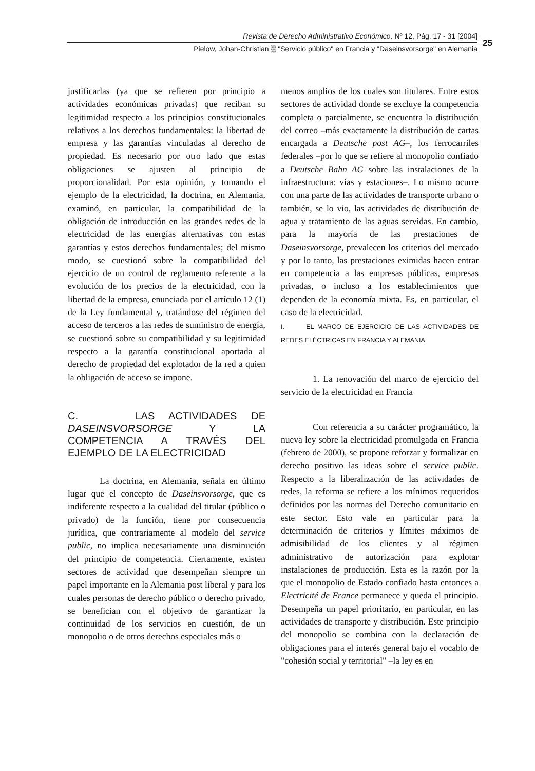Revista de Derecho Administrativo Económico, Nº 12, Pág. 17 - 31 [2004]
Pielow, Johan-Christian ▒ "Servicio público" en Francia y "Daseinsvorsorge" en Alemania
25
justificarlas (ya que se refieren por principio a actividades económicas privadas) que reciban su legitimidad respecto a los principios constitucionales relativos a los derechos fundamentales: la libertad de empresa y las garantías vinculadas al derecho de propiedad. Es necesario por otro lado que estas obligaciones se ajusten al principio de proporcionalidad. Por esta opinión, y tomando el ejemplo de la electricidad, la doctrina, en Alemania, examinó, en particular, la compatibilidad de la obligación de introducción en las grandes redes de la electricidad de las energías alternativas con estas garantías y estos derechos fundamentales; del mismo modo, se cuestionó sobre la compatibilidad del ejercicio de un control de reglamento referente a la evolución de los precios de la electricidad, con la libertad de la empresa, enunciada por el artículo 12 (1) de la Ley fundamental y, tratándose del régimen del acceso de terceros a las redes de suministro de energía, se cuestionó sobre su compatibilidad y su legitimidad respecto a la garantía constitucional aportada al derecho de propiedad del explotador de la red a quien la obligación de acceso se impone.
C. LAS ACTIVIDADES DE DASEINSVORSORGE Y LA COMPETENCIA A TRAVÉS DEL EJEMPLO DE LA ELECTRICIDAD
La doctrina, en Alemania, señala en último lugar que el concepto de Daseinsvorsorge, que es indiferente respecto a la cualidad del titular (público o privado) de la función, tiene por consecuencia jurídica, que contrariamente al modelo del service public, no implica necesariamente una disminución del principio de competencia. Ciertamente, existen sectores de actividad que desempeñan siempre un papel importante en la Alemania post liberal y para los cuales personas de derecho público o derecho privado, se benefician con el objetivo de garantizar la continuidad de los servicios en cuestión, de un monopolio o de otros derechos especiales más o
menos amplios de los cuales son titulares. Entre estos sectores de actividad donde se excluye la competencia completa o parcialmente, se encuentra la distribución del correo –más exactamente la distribución de cartas encargada a Deutsche post AG–, los ferrocarriles federales –por lo que se refiere al monopolio confiado a Deutsche Bahn AG sobre las instalaciones de la infraestructura: vías y estaciones–. Lo mismo ocurre con una parte de las actividades de transporte urbano o también, se lo vio, las actividades de distribución de agua y tratamiento de las aguas servidas. En cambio, para la mayoría de las prestaciones de Daseinsvorsorge, prevalecen los criterios del mercado y por lo tanto, las prestaciones eximidas hacen entrar en competencia a las empresas públicas, empresas privadas, o incluso a los establecimientos que dependen de la economía mixta. Es, en particular, el caso de la electricidad.
I. EL MARCO DE EJERCICIO DE LAS ACTIVIDADES DE REDES ELÉCTRICAS EN FRANCIA Y ALEMANIA
1. La renovación del marco de ejercicio del servicio de la electricidad en Francia
Con referencia a su carácter programático, la nueva ley sobre la electricidad promulgada en Francia (febrero de 2000), se propone reforzar y formalizar en derecho positivo las ideas sobre el service public. Respecto a la liberalización de las actividades de redes, la reforma se refiere a los mínimos requeridos definidos por las normas del Derecho comunitario en este sector. Esto vale en particular para la determinación de criterios y límites máximos de admisibilidad de los clientes y al régimen administrativo de autorización para explotar instalaciones de producción. Esta es la razón por la que el monopolio de Estado confiado hasta entonces a Electricité de France permanece y queda el principio. Desempeña un papel prioritario, en particular, en las actividades de transporte y distribución. Este principio del monopolio se combina con la declaración de obligaciones para el interés general bajo el vocablo de "cohesión social y territorial" –la ley es en